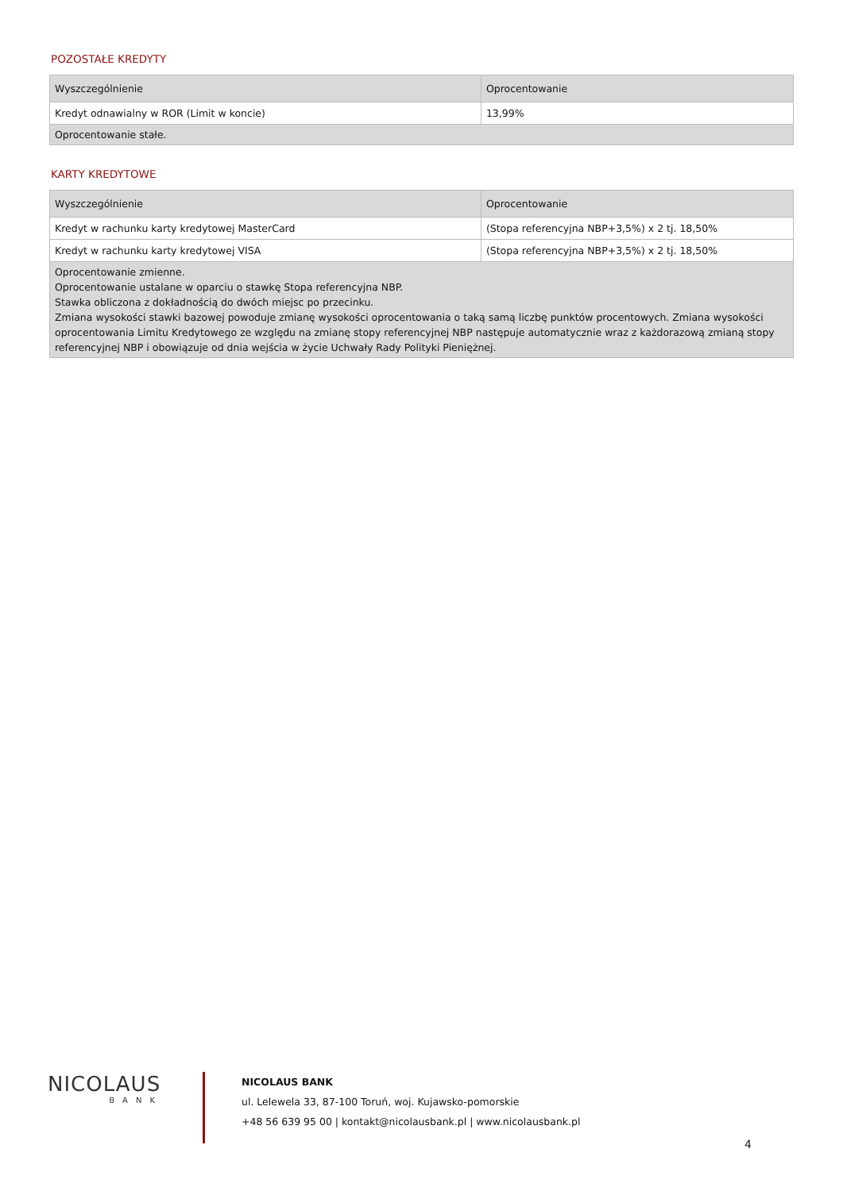POZOSTAŁE KREDYTY
| Wyszczególnienie | Oprocentowanie |
| --- | --- |
| Kredyt odnawialny w ROR (Limit w koncie) | 13,99% |
| Oprocentowanie stałe. | |
KARTY KREDYTOWE
| Wyszczególnienie | Oprocentowanie |
| --- | --- |
| Kredyt w rachunku karty kredytowej MasterCard | (Stopa referencyjna NBP+3,5%) x 2 tj. 18,50% |
| Kredyt w rachunku karty kredytowej VISA | (Stopa referencyjna NBP+3,5%) x 2 tj. 18,50% |
| Oprocentowanie zmienne. Oprocentowanie ustalane w oparciu o stawkę Stopa referencyjna NBP. Stawka obliczona z dokładnością do dwóch miejsc po przecinku. Zmiana wysokości stawki bazowej powoduje zmianę wysokości oprocentowania o taką samą liczbę punktów procentowych. Zmiana wysokości oprocentowania Limitu Kredytowego ze względu na zmianę stopy referencyjnej NBP następuje automatycznie wraz z każdorazową zmianą stopy referencyjnej NBP i obowiązuje od dnia wejścia w życie Uchwały Rady Polityki Pieniężnej. | |
NICOLAUS
BANK
NICOLAUS BANK
ul. Lelewela 33, 87-100 Toruń, woj. Kujawsko-pomorskie
+48 56 639 95 00 | kontakt@nicolausbank.pl | www.nicolausbank.pl
4